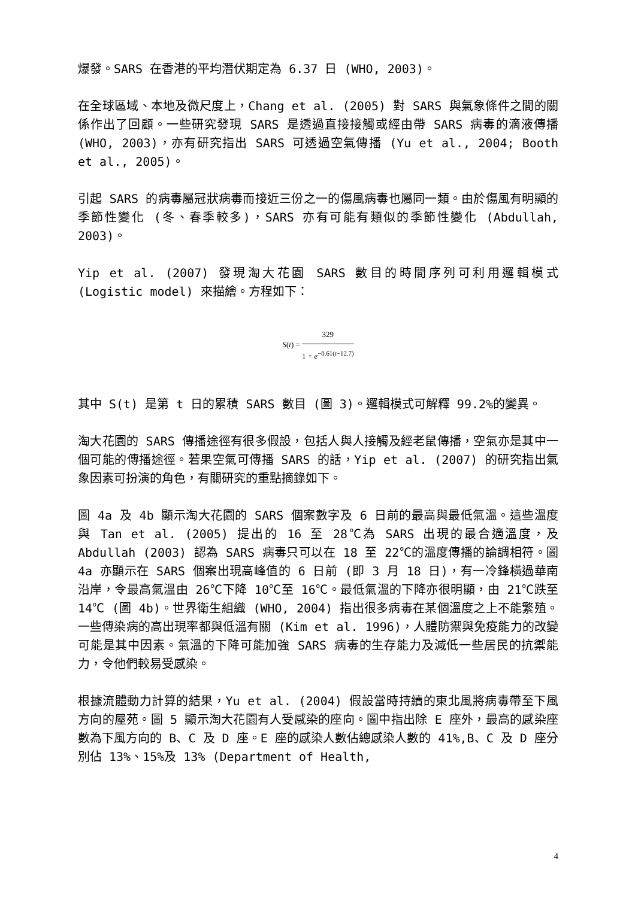爆發。SARS 在香港的平均潛伏期定為 6.37 日 (WHO, 2003)。
在全球區域、本地及微尺度上，Chang et al. (2005) 對 SARS 與氣象條件之間的關係作出了回顧。一些研究發現 SARS 是透過直接接觸或經由帶 SARS 病毒的滴液傳播 (WHO, 2003)，亦有研究指出 SARS 可透過空氣傳播 (Yu et al., 2004; Booth et al., 2005)。
引起 SARS 的病毒屬冠狀病毒而接近三份之一的傷風病毒也屬同一類。由於傷風有明顯的季節性變化 (冬、春季較多)，SARS 亦有可能有類似的季節性變化 (Abdullah, 2003)。
Yip et al. (2007) 發現淘大花園 SARS 數目的時間序列可利用邏輯模式 (Logistic model) 來描繪。方程如下：
S(t) = 329 1 + e<sup>−0.61(t−12.7)</sup>
其中 S(t) 是第 t 日的累積 SARS 數目 (圖 3)。邏輯模式可解釋 99.2%的變異。
淘大花園的 SARS 傳播途徑有很多假設，包括人與人接觸及經老鼠傳播，空氣亦是其中一個可能的傳播途徑。若果空氣可傳播 SARS 的話，Yip et al. (2007) 的研究指出氣象因素可扮演的角色，有關研究的重點摘錄如下。
圖 4a 及 4b 顯示淘大花園的 SARS 個案數字及 6 日前的最高與最低氣溫。這些溫度與 Tan et al. (2005) 提出的 16 至 28℃為 SARS 出現的最合適溫度，及 Abdullah (2003) 認為 SARS 病毒只可以在 18 至 22℃的溫度傳播的論調相符。圖 4a 亦顯示在 SARS 個案出現高峰值的 6 日前 (即 3 月 18 日)，有一冷鋒橫過華南沿岸，令最高氣溫由 26℃下降 10℃至 16℃。最低氣溫的下降亦很明顯，由 21℃跌至 14℃ (圖 4b)。世界衛生組織 (WHO, 2004) 指出很多病毒在某個溫度之上不能繁殖。一些傳染病的高出現率都與低溫有關 (Kim et al. 1996)，人體防禦與免疫能力的改變可能是其中因素。氣溫的下降可能加強 SARS 病毒的生存能力及減低一些居民的抗禦能力，令他們較易受感染。
根據流體動力計算的結果，Yu et al. (2004) 假設當時持續的東北風將病毒帶至下風方向的屋苑。圖 5 顯示淘大花園有人受感染的座向。圖中指出除 E 座外，最高的感染座數為下風方向的 B、C 及 D 座。E 座的感染人數佔總感染人數的 41%,B、C 及 D 座分別佔 13%、15%及 13% (Department of Health,
4